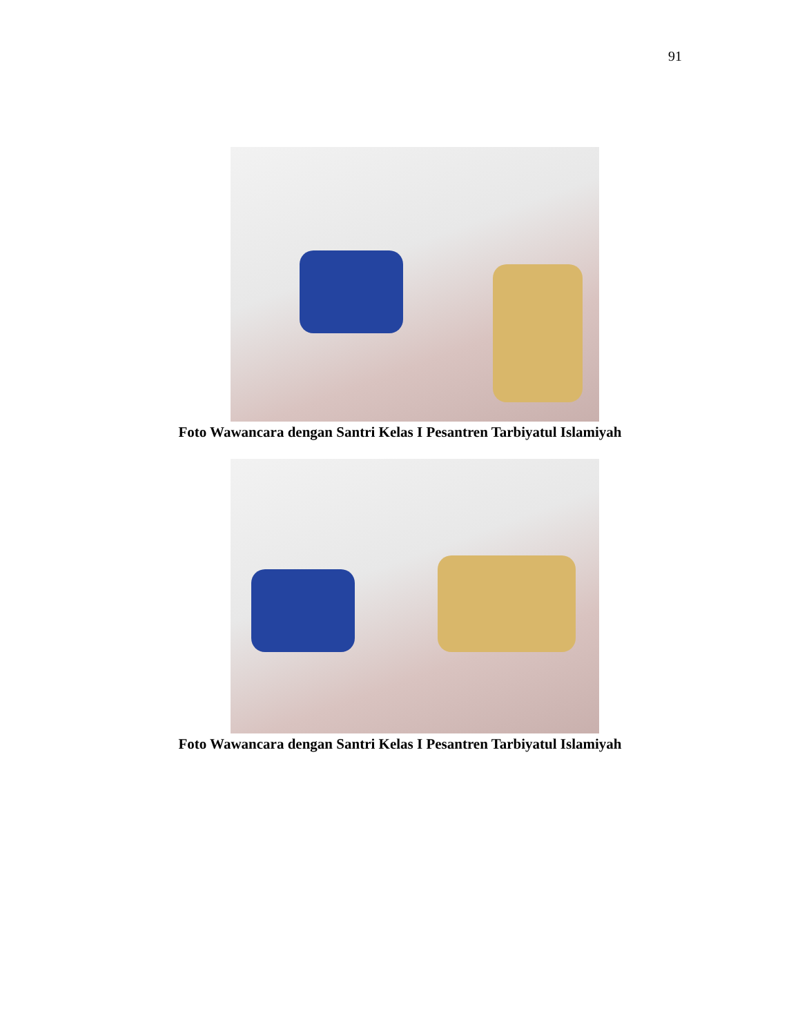91
Foto Wawancara dengan Santri Kelas I Pesantren Tarbiyatul Islamiyah
Foto Wawancara dengan Santri Kelas I Pesantren Tarbiyatul Islamiyah